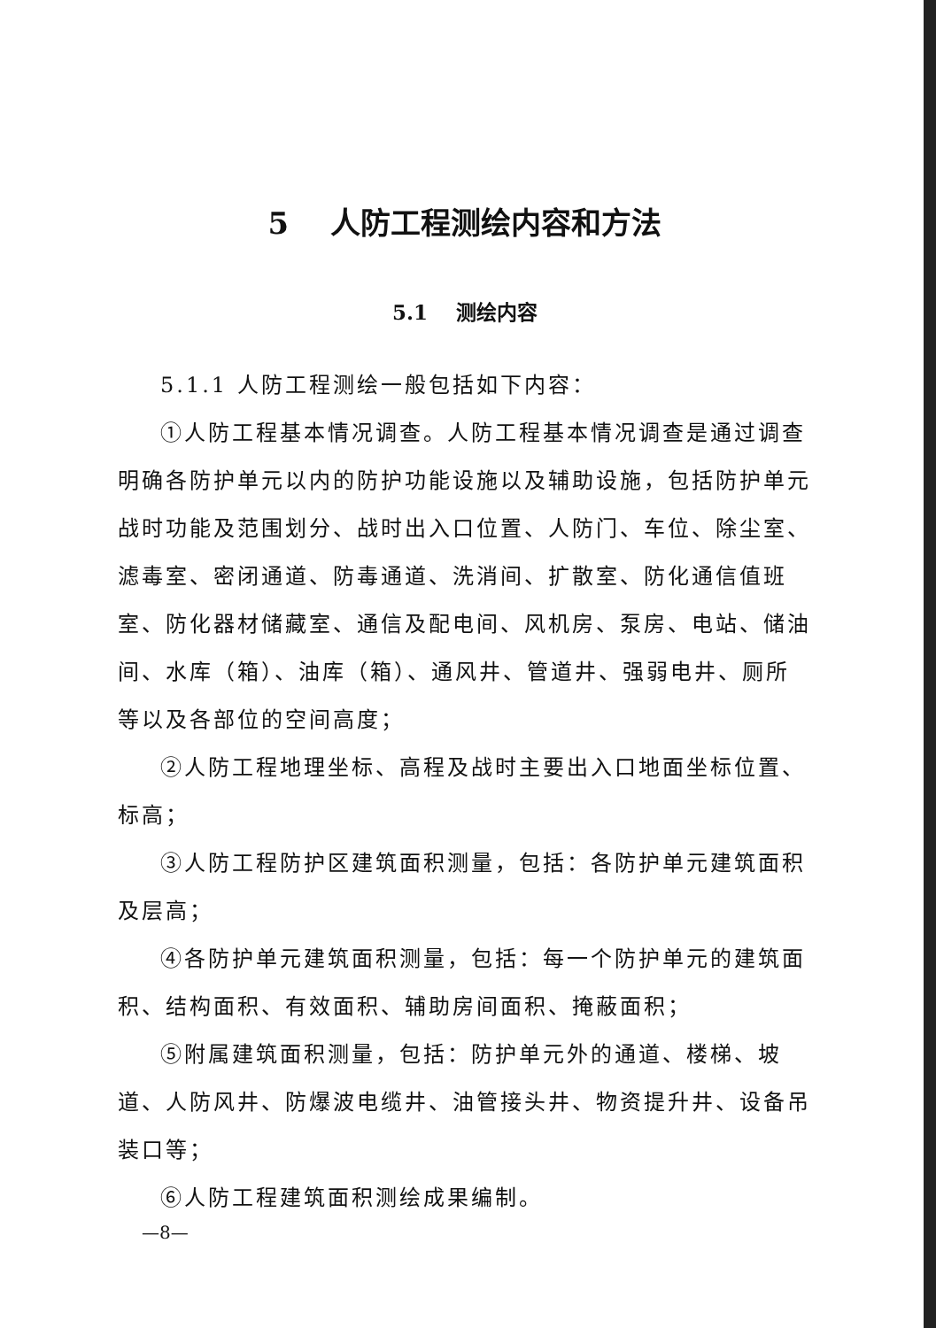5 人防工程测绘内容和方法
5.1 测绘内容
5.1.1 人防工程测绘一般包括如下内容：
①人防工程基本情况调查。人防工程基本情况调查是通过调查明确各防护单元以内的防护功能设施以及辅助设施，包括防护单元战时功能及范围划分、战时出入口位置、人防门、车位、除尘室、滤毒室、密闭通道、防毒通道、洗消间、扩散室、防化通信值班室、防化器材储藏室、通信及配电间、风机房、泵房、电站、储油间、水库（箱）、油库（箱）、通风井、管道井、强弱电井、厕所等以及各部位的空间高度；
②人防工程地理坐标、高程及战时主要出入口地面坐标位置、标高；
③人防工程防护区建筑面积测量，包括：各防护单元建筑面积及层高；
④各防护单元建筑面积测量，包括：每一个防护单元的建筑面积、结构面积、有效面积、辅助房间面积、掩蔽面积；
⑤附属建筑面积测量，包括：防护单元外的通道、楼梯、坡道、人防风井、防爆波电缆井、油管接头井、物资提升井、设备吊装口等；
⑥人防工程建筑面积测绘成果编制。
—8—